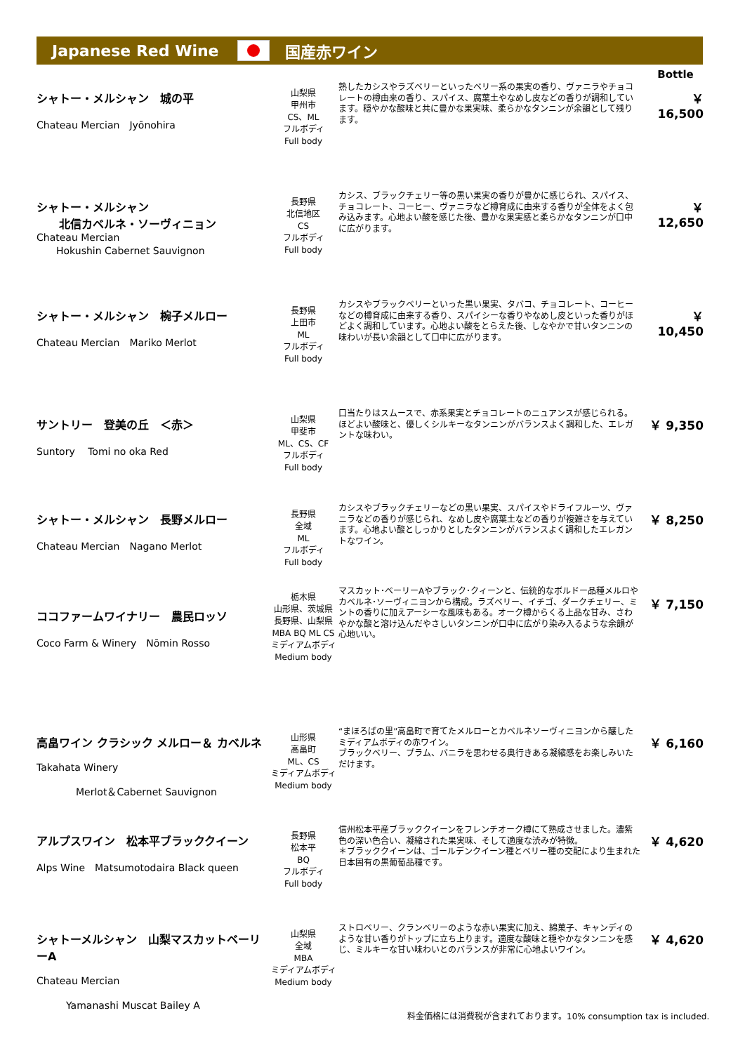Japanese Red Wine 国産赤ワイン
| | | | Bottle |
| シャトー・メルシャン 城の平 Chateau Mercian Jyōnohira | 山梨県 甲州市 CS、ML フルボディ Full body | 熟したカシスやラズベリーといったベリー系の果実の香り、ヴァニラやチョコレートの樽由来の香り、スパイス、腐葉土やなめし皮などの香りが調和しています。穏やかな酸味と共に豊かな果実味、柔らかなタンニンが余韻として残ります。 | ￥ 16,500 |
| シャトー・メルシャン 北信カベルネ・ソーヴィニョン Chateau Mercian Hokushin Cabernet Sauvignon | 長野県 北信地区 CS フルボディ Full body | カシス、ブラックチェリー等の黒い果実の香りが豊かに感じられ、スパイス、チョコレート、コーヒー、ヴァニラなど樽育成に由来する香りが全体をよく包み込みます。心地よい酸を感じた後、豊かな果実感と柔らかなタンニンが口中に広がります。 | ￥ 12,650 |
| シャトー・メルシャン 椀子メルロー Chateau Mercian Mariko Merlot | 長野県 上田市 ML フルボディ Full body | カシスやブラックベリーといった黒い果実、タバコ、チョコレート、コーヒーなどの樽育成に由来する香り、スパイシーな香りやなめし皮といった香りがほどよく調和しています。心地よい酸をとらえた後、しなやかで甘いタンニンの味わいが長い余韻として口中に広がります。 | ￥ 10,450 |
| サントリー 登美の丘 ＜赤＞ Suntory Tomi no oka Red | 山梨県 甲斐市 ML、CS、CF フルボディ Full body | 口当たりはスムースで、赤系果実とチョコレートのニュアンスが感じられる。ほどよい酸味と、優しくシルキーなタンニンがバランスよく調和した、エレガントな味わい。 | ￥ 9,350 |
| シャトー・メルシャン 長野メルロー Chateau Mercian Nagano Merlot | 長野県 全域 ML フルボディ Full body | カシスやブラックチェリーなどの黒い果実、スパイスやドライフルーツ、ヴァニラなどの香りが感じられ、なめし皮や腐葉土などの香りが複雑さを与えています。心地よい酸としっかりとしたタンニンがバランスよく調和したエレガントなワイン。 | ￥ 8,250 |
| ココファームワイナリー 農民ロッソ Coco Farm & Winery Nōmin Rosso | 栃木県 山形県、茨城県 長野県、山梨県 MBA BQ ML CS ミディアムボディ Medium body | マスカット･ベーリーAやブラック･クィーンと、伝統的なボルドー品種メルロやカベルネ･ソーヴィニヨンから構成。ラズベリー、イチゴ、ダークチェリー、ミントの香りに加えアーシーな風味もある。オーク樽からくる上品な甘み、さわやかな酸と溶け込んだやさしいタンニンが口中に広がり染み入るような余韻が心地いい。 | ￥ 7,150 |
| 高畠ワイン クラシック メルロー＆ カベルネ Takahata Winery Merlot＆Cabernet Sauvignon | 山形県 高畠町 ML、CS ミディアムボディ Medium body | “まほろばの里”高畠町で育てたメルローとカベルネソーヴィニヨンから醸したミディアムボディの赤ワイン。 ブラックベリー、プラム、バニラを思わせる奥行きある凝縮感をお楽しみいただけます。 | ￥ 6,160 |
| アルプスワイン 松本平ブラッククイーン Alps Wine Matsumotodaira Black queen | 長野県 松本平 BQ フルボディ Full body | 信州松本平産ブラッククイーンをフレンチオーク樽にて熟成させました。濃紫色の深い色合い、凝縮された果実味、そして適度な渋みが特徴。 ＊ブラッククイーンは、ゴールデンクイーン種とベリー種の交配により生まれた日本固有の黒葡萄品種です。 | ￥ 4,620 |
| シャトーメルシャン 山梨マスカットベーリーA Chateau Mercian Yamanashi Muscat Bailey A | 山梨県 全域 MBA ミディアムボディ Medium body | ストロベリー、クランベリーのような赤い果実に加え、綿菓子、キャンディのような甘い香りがトップに立ち上ります。適度な酸味と穏やかなタンニンを感じ、ミルキーな甘い味わいとのバランスが非常に心地よいワイン。 | ￥ 4,620 |
料金価格には消費税が含まれております。10% consumption tax is included.